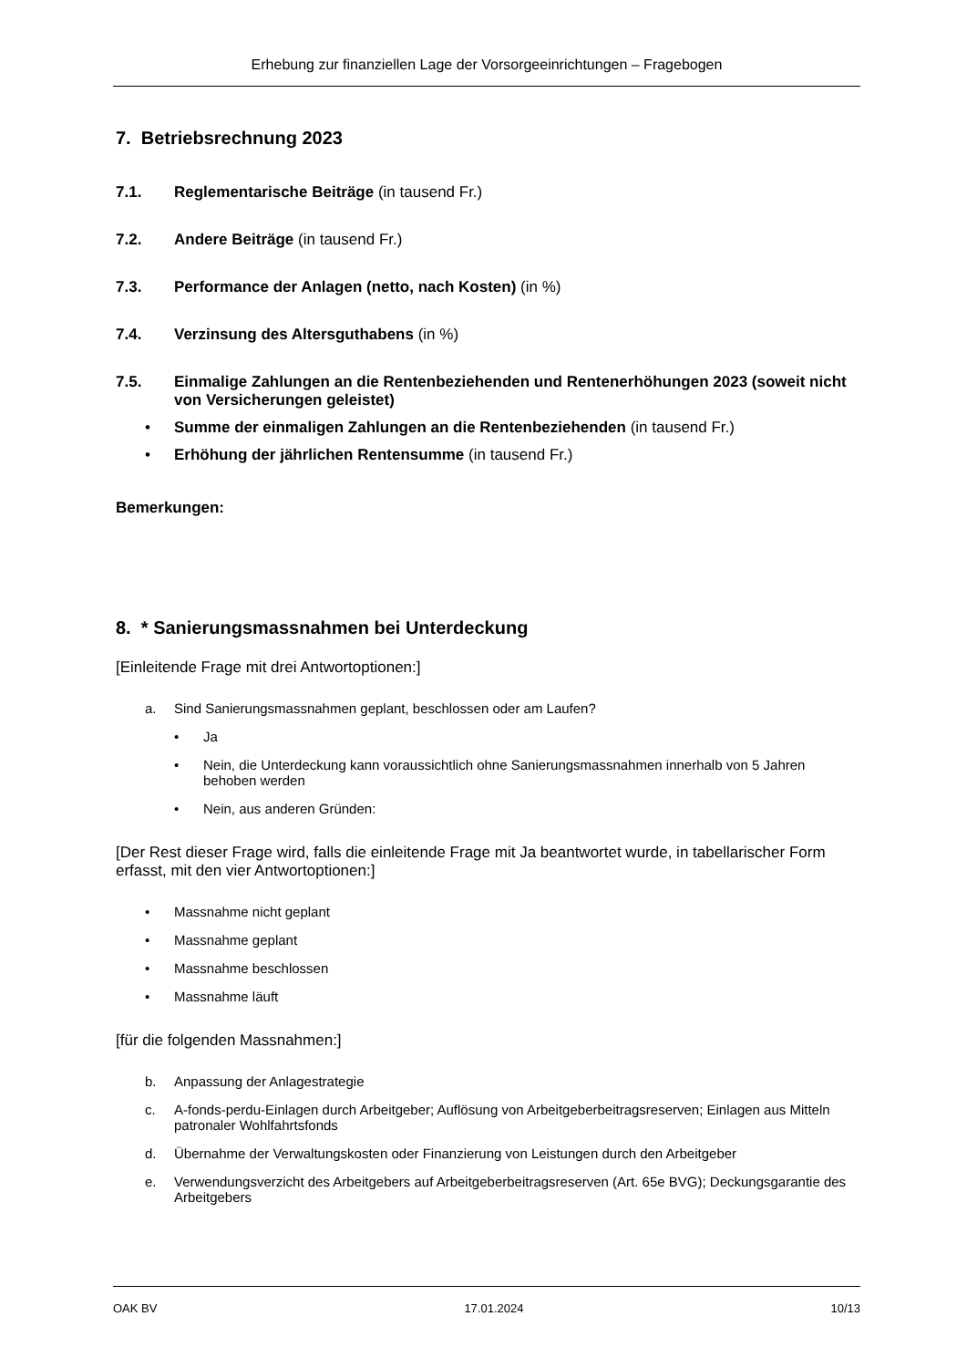Erhebung zur finanziellen Lage der Vorsorgeeinrichtungen – Fragebogen
7. Betriebsrechnung 2023
7.1. Reglementarische Beiträge (in tausend Fr.)
7.2. Andere Beiträge (in tausend Fr.)
7.3. Performance der Anlagen (netto, nach Kosten) (in %)
7.4. Verzinsung des Altersguthabens (in %)
7.5. Einmalige Zahlungen an die Rentenbeziehenden und Rentenerhöhungen 2023 (soweit nicht von Versicherungen geleistet)
• Summe der einmaligen Zahlungen an die Rentenbeziehenden (in tausend Fr.)
• Erhöhung der jährlichen Rentensumme (in tausend Fr.)
Bemerkungen:
8. * Sanierungsmassnahmen bei Unterdeckung
[Einleitende Frage mit drei Antwortoptionen:]
a. Sind Sanierungsmassnahmen geplant, beschlossen oder am Laufen?
• Ja
• Nein, die Unterdeckung kann voraussichtlich ohne Sanierungsmassnahmen innerhalb von 5 Jahren behoben werden
• Nein, aus anderen Gründen:
[Der Rest dieser Frage wird, falls die einleitende Frage mit Ja beantwortet wurde, in tabellarischer Form erfasst, mit den vier Antwortoptionen:]
• Massnahme nicht geplant
• Massnahme geplant
• Massnahme beschlossen
• Massnahme läuft
[für die folgenden Massnahmen:]
b. Anpassung der Anlagestrategie
c. A-fonds-perdu-Einlagen durch Arbeitgeber; Auflösung von Arbeitgeberbeitragsreserven; Einlagen aus Mitteln patronaler Wohlfahrtsfonds
d. Übernahme der Verwaltungskosten oder Finanzierung von Leistungen durch den Arbeitgeber
e. Verwendungsverzicht des Arbeitgebers auf Arbeitgeberbeitragsreserven (Art. 65e BVG); Deckungsgarantie des Arbeitgebers
OAK BV 17.01.2024 10/13